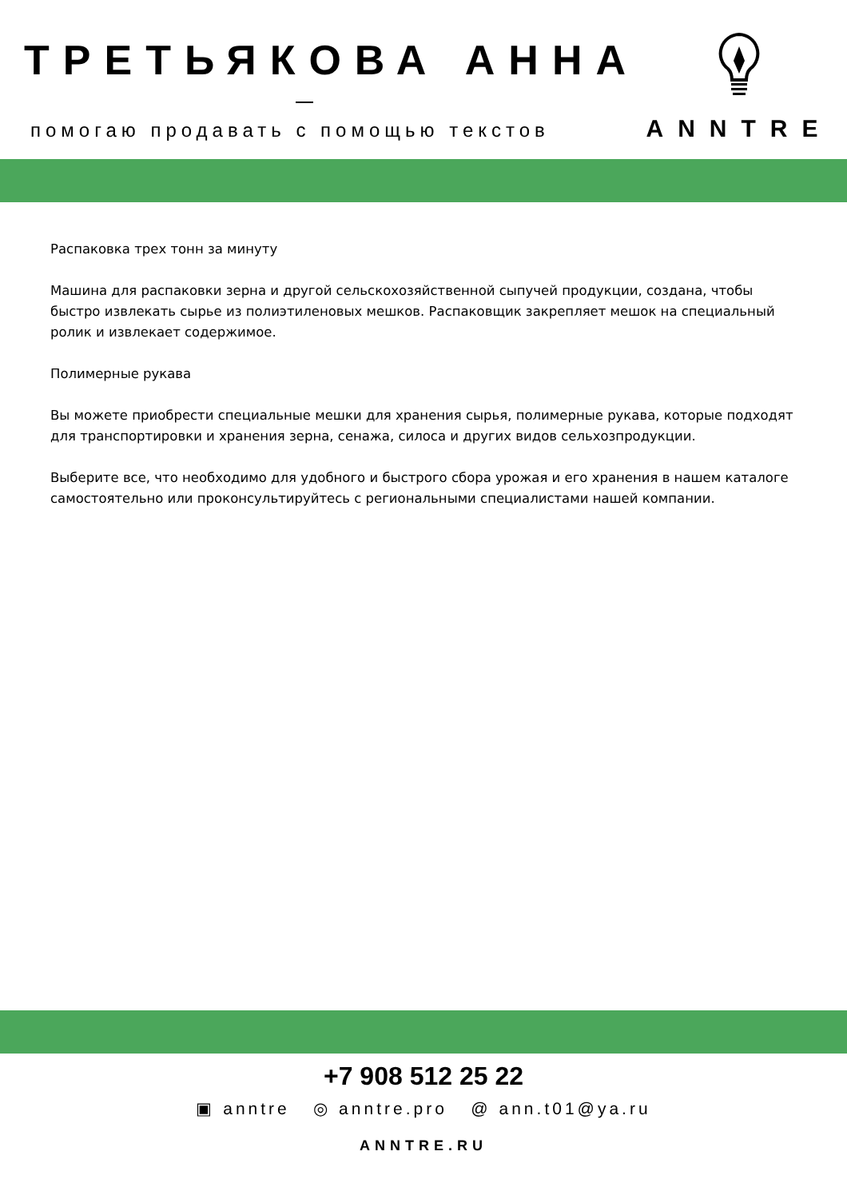ТРЕТЬЯКОВА АННА
помогаю продавать с помощью текстов
ANNTRE
Распаковка трех тонн за минуту
Машина для распаковки зерна и другой сельскохозяйственной сыпучей продукции, создана, чтобы быстро извлекать сырье из полиэтиленовых мешков. Распаковщик закрепляет мешок на специальный ролик и извлекает содержимое.
Полимерные рукава
Вы можете приобрести специальные мешки для хранения сырья, полимерные рукава, которые подходят для транспортировки и хранения зерна, сенажа, силоса и других видов сельхозпродукции.
Выберите все, что необходимо для удобного и быстрого сбора урожая и его хранения в нашем каталоге самостоятельно или проконсультируйтесь с региональными специалистами нашей компании.
+7 908 512 25 22
▣ anntre ◎ anntre.pro @ ann.t01@ya.ru
ANNTRE.RU